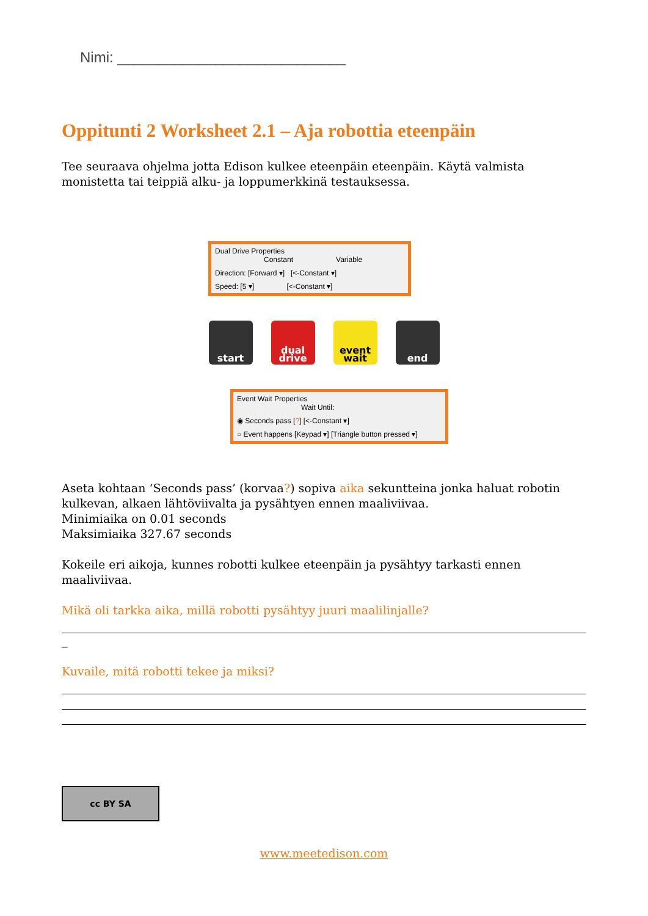Nimi: ____________________________
Oppitunti 2 Worksheet 2.1 – Aja robottia eteenpäin
Tee seuraava ohjelma jotta Edison kulkee eteenpäin eteenpäin. Käytä valmista monistetta tai teippiä alku- ja loppumerkkinä testauksessa.
Dual Drive Properties
Constant Variable
Direction: [Forward ▾] [<-Constant ▾]
Speed: [5 ▾] [<-Constant ▾]
start dual drive
event wait
end
Event Wait Properties
Wait Until:
◉ Seconds pass [?] [<-Constant ▾]
○ Event happens [Keypad ▾] [Triangle button pressed ▾]
Aseta kohtaan ‘Seconds pass’ (korvaa?) sopiva aika sekuntteina jonka haluat robotin kulkevan, alkaen lähtöviivalta ja pysähtyen ennen maaliviivaa.
Minimiaika on 0.01 seconds
Maksimiaika 327.67 seconds
Kokeile eri aikoja, kunnes robotti kulkee eteenpäin ja pysähtyy tarkasti ennen maaliviivaa.
Mikä oli tarkka aika, millä robotti pysähtyy juuri maalilinjalle?
_
Kuvaile, mitä robotti tekee ja miksi?
cc BY SA
www.meetedison.com